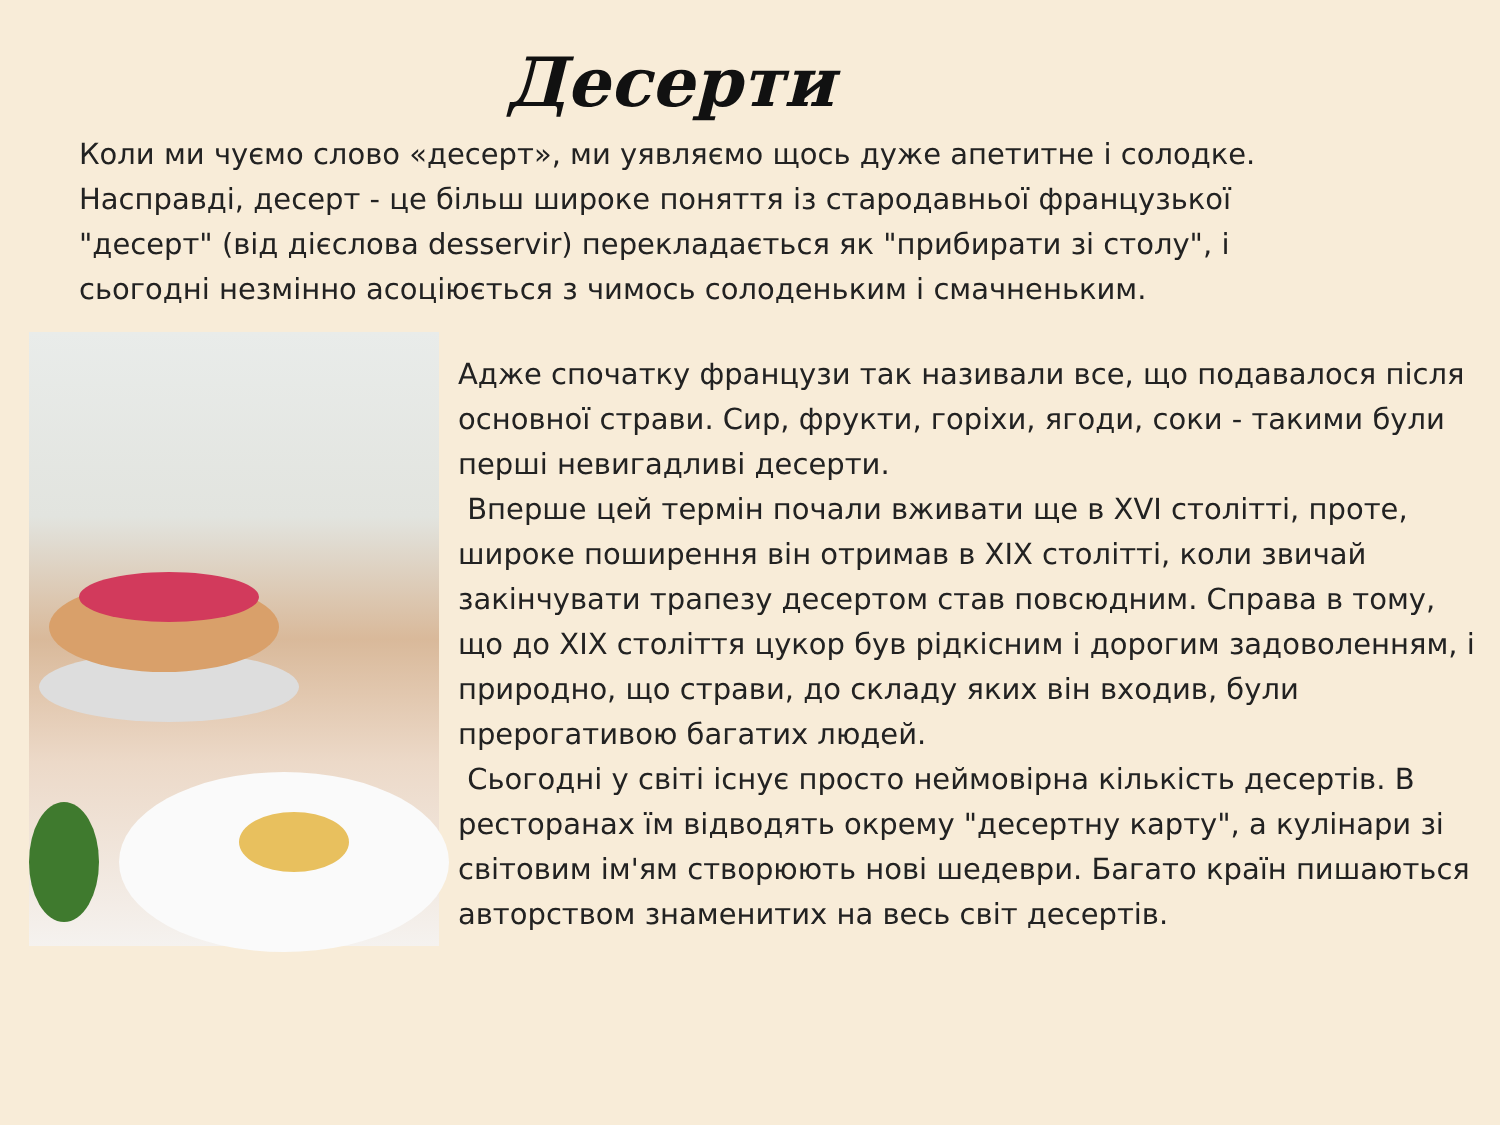Десерти
Коли ми чуємо слово «десерт», ми уявляємо щось дуже апетитне і солодке. Насправді, десерт - це більш широке поняття із стародавньої французької "десерт" (від дієслова desservir) перекладається як "прибирати зі столу", і сьогодні незмінно асоціюється з чимось солоденьким і смачненьким.
Адже спочатку французи так називали все, що подавалося після основної страви. Сир, фрукти, горіхи, ягоди, соки - такими були перші невигадливі десерти.
Вперше цей термін почали вживати ще в XVI столітті, проте, широке поширення він отримав в XIX столітті, коли звичай закінчувати трапезу десертом став повсюдним. Справа в тому, що до XIX століття цукор був рідкісним і дорогим задоволенням, і природно, що страви, до складу яких він входив, були прерогативою багатих людей.
Сьогодні у світі існує просто неймовірна кількість десертів. В ресторанах їм відводять окрему "десертну карту", а кулінари зі світовим ім'ям створюють нові шедеври. Багато країн пишаються авторством знаменитих на весь світ десертів.